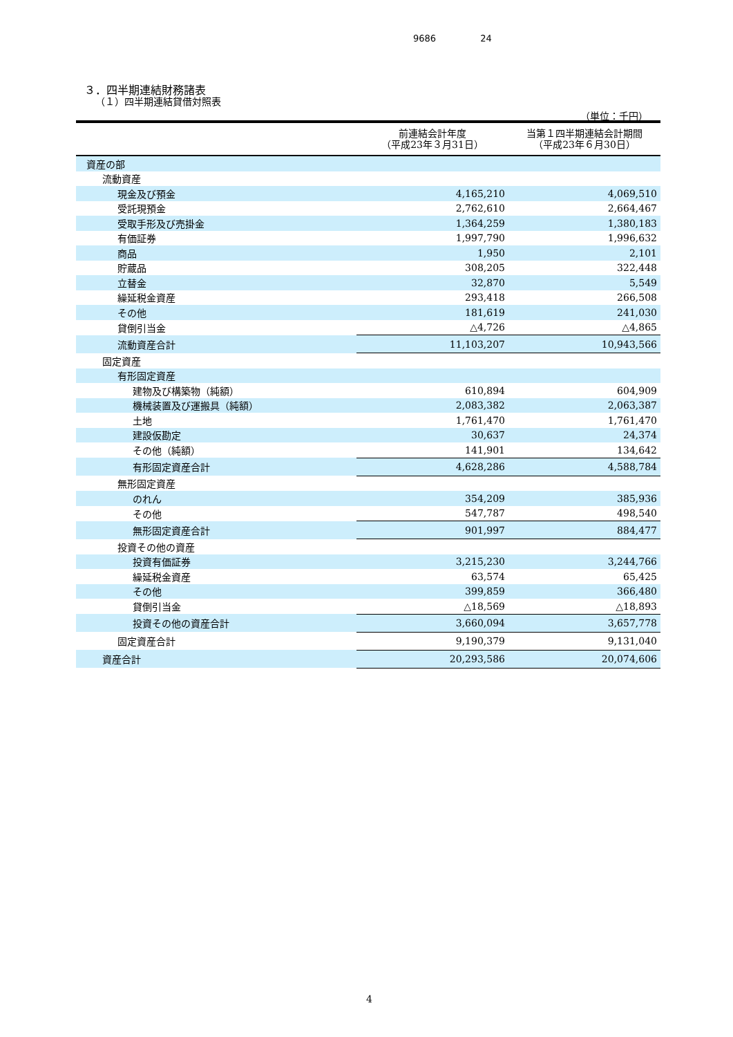9686 24
３．四半期連結財務諸表
（１）四半期連結貸借対照表
（単位：千円）
| | 前連結会計年度 （平成23年３月31日） | 当第１四半期連結会計期間 （平成23年６月30日） |
| --- | --- | --- |
| 資産の部 | | |
| 流動資産 | | |
| 現金及び預金 | 4,165,210 | 4,069,510 |
| 受託現預金 | 2,762,610 | 2,664,467 |
| 受取手形及び売掛金 | 1,364,259 | 1,380,183 |
| 有価証券 | 1,997,790 | 1,996,632 |
| 商品 | 1,950 | 2,101 |
| 貯蔵品 | 308,205 | 322,448 |
| 立替金 | 32,870 | 5,549 |
| 繰延税金資産 | 293,418 | 266,508 |
| その他 | 181,619 | 241,030 |
| 貸倒引当金 | △4,726 | △4,865 |
| 流動資産合計 | 11,103,207 | 10,943,566 |
| 固定資産 | | |
| 有形固定資産 | | |
| 建物及び構築物（純額） | 610,894 | 604,909 |
| 機械装置及び運搬具（純額） | 2,083,382 | 2,063,387 |
| 土地 | 1,761,470 | 1,761,470 |
| 建設仮勘定 | 30,637 | 24,374 |
| その他（純額） | 141,901 | 134,642 |
| 有形固定資産合計 | 4,628,286 | 4,588,784 |
| 無形固定資産 | | |
| のれん | 354,209 | 385,936 |
| その他 | 547,787 | 498,540 |
| 無形固定資産合計 | 901,997 | 884,477 |
| 投資その他の資産 | | |
| 投資有価証券 | 3,215,230 | 3,244,766 |
| 繰延税金資産 | 63,574 | 65,425 |
| その他 | 399,859 | 366,480 |
| 貸倒引当金 | △18,569 | △18,893 |
| 投資その他の資産合計 | 3,660,094 | 3,657,778 |
| 固定資産合計 | 9,190,379 | 9,131,040 |
| 資産合計 | 20,293,586 | 20,074,606 |
4